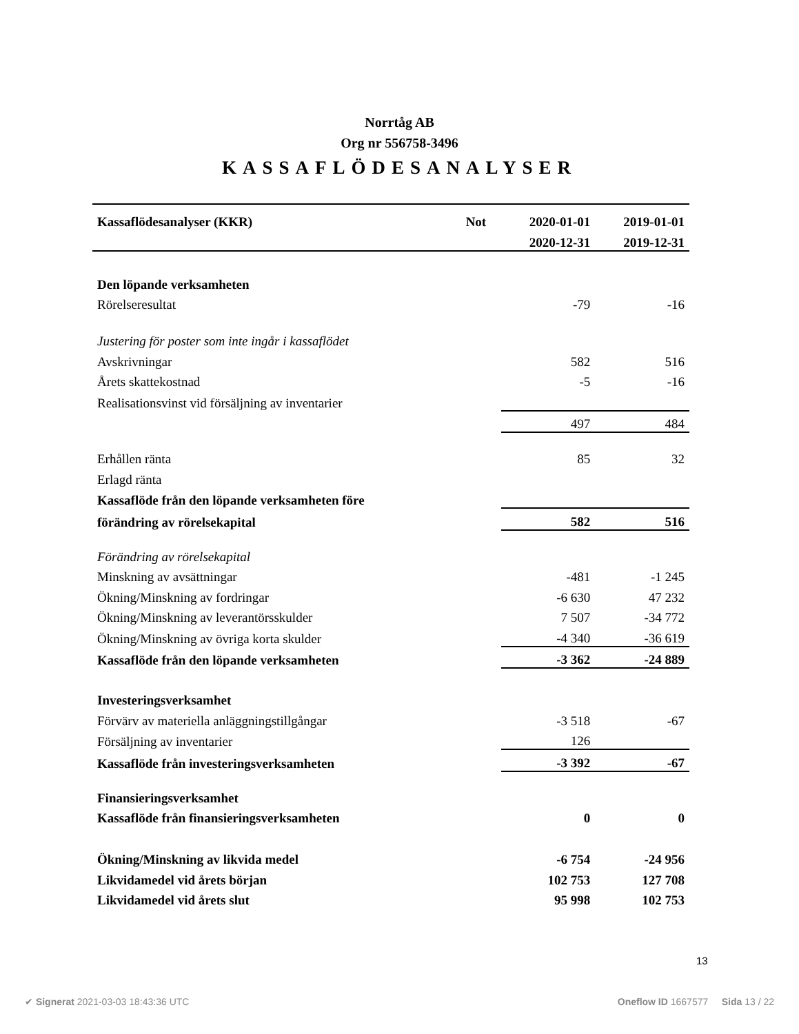Norrtåg AB
Org nr 556758-3496
KASSAFLÖDESANALYSER
| Kassaflödesanalyser (KKR) | Not | 2020-01-01 | 2019-01-01 |
| --- | --- | --- | --- |
| | | 2020-12-31 | 2019-12-31 |
| Den löpande verksamheten | | | |
| Rörelseresultat | | -79 | -16 |
| Justering för poster som inte ingår i kassaflödet | | | |
| Avskrivningar | | 582 | 516 |
| Årets skattekostnad | | -5 | -16 |
| Realisationsvinst vid försäljning av inventarier | | | |
| | | 497 | 484 |
| Erhållen ränta | | 85 | 32 |
| Erlagd ränta | | | |
| Kassaflöde från den löpande verksamheten före | | | |
| förändring av rörelsekapital | | 582 | 516 |
| Förändring av rörelsekapital | | | |
| Minskning av avsättningar | | -481 | -1 245 |
| Ökning/Minskning av fordringar | | -6 630 | 47 232 |
| Ökning/Minskning av leverantörsskulder | | 7 507 | -34 772 |
| Ökning/Minskning av övriga korta skulder | | -4 340 | -36 619 |
| Kassaflöde från den löpande verksamheten | | -3 362 | -24 889 |
| Investeringsverksamhet | | | |
| Förvärv av materiella anläggningstillgångar | | -3 518 | -67 |
| Försäljning av inventarier | | 126 | |
| Kassaflöde från investeringsverksamheten | | -3 392 | -67 |
| Finansieringsverksamhet | | | |
| Kassaflöde från finansieringsverksamheten | | 0 | 0 |
| Ökning/Minskning av likvida medel | | -6 754 | -24 956 |
| Likvidamedel vid årets början | | 102 753 | 127 708 |
| Likvidamedel vid årets slut | | 95 998 | 102 753 |
13
✔ Signerat 2021-03-03 18:43:36 UTC Oneflow ID 1667577 Sida 13 / 22